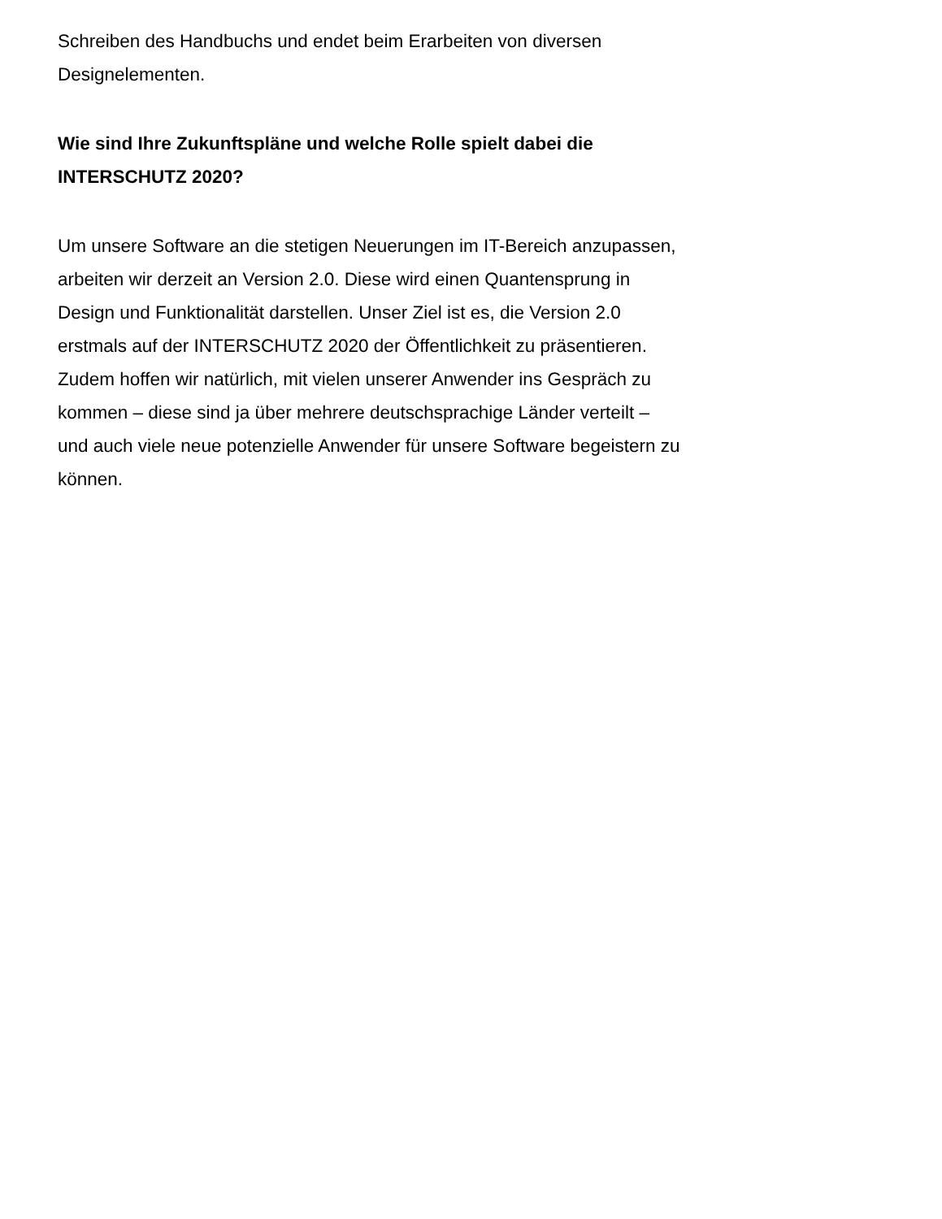Schreiben des Handbuchs und endet beim Erarbeiten von diversen Designelementen.
Wie sind Ihre Zukunftspläne und welche Rolle spielt dabei die INTERSCHUTZ 2020?
Um unsere Software an die stetigen Neuerungen im IT-Bereich anzupassen, arbeiten wir derzeit an Version 2.0. Diese wird einen Quantensprung in Design und Funktionalität darstellen. Unser Ziel ist es, die Version 2.0 erstmals auf der INTERSCHUTZ 2020 der Öffentlichkeit zu präsentieren. Zudem hoffen wir natürlich, mit vielen unserer Anwender ins Gespräch zu kommen – diese sind ja über mehrere deutschsprachige Länder verteilt – und auch viele neue potenzielle Anwender für unsere Software begeistern zu können.